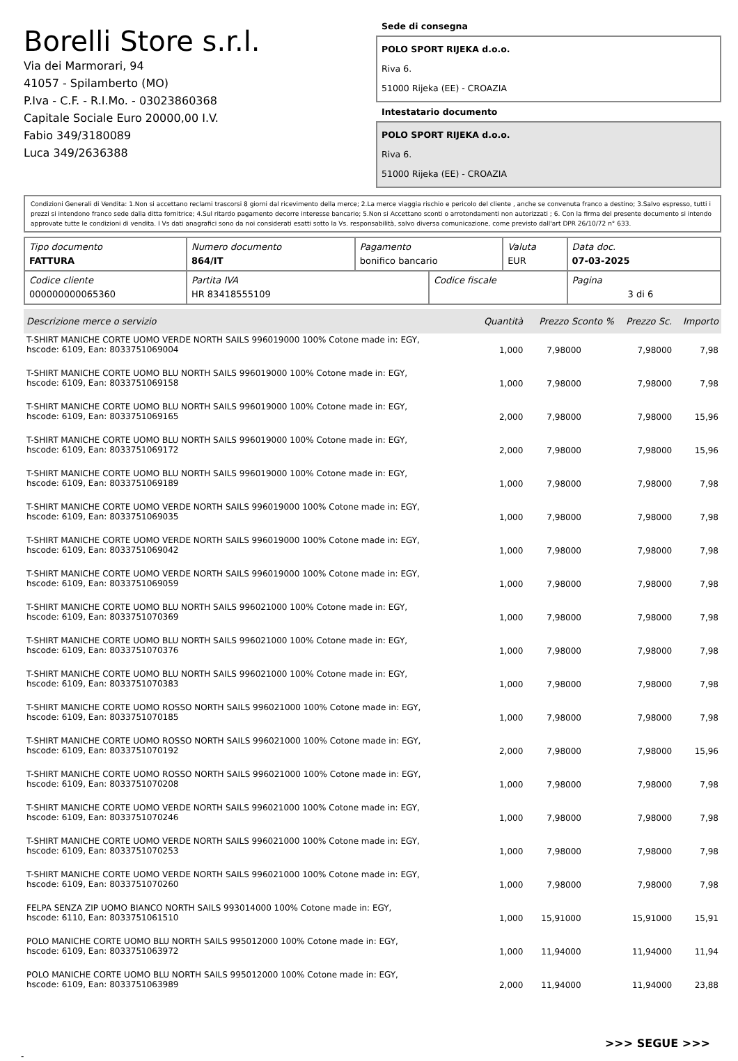Borelli Store s.r.l.
Via dei Marmorari, 94
41057 - Spilamberto (MO)
P.Iva - C.F. - R.I.Mo. - 03023860368
Capitale Sociale Euro 20000,00 I.V.
Fabio 349/3180089
Luca 349/2636388
Sede di consegna
POLO SPORT RIJEKA d.o.o.
Riva 6.
51000 Rijeka (EE) - CROAZIA
Intestatario documento
POLO SPORT RIJEKA d.o.o.
Riva 6.
51000 Rijeka (EE) - CROAZIA
Condizioni Generali di Vendita: 1.Non si accettano reclami trascorsi 8 giorni dal ricevimento della merce; 2.La merce viaggia rischio e pericolo del cliente , anche se convenuta franco a destino; 3.Salvo espresso, tutti i prezzi si intendono franco sede dalla ditta fornitrice; 4.Sul ritardo pagamento decorre interesse bancario; 5.Non si Accettano sconti o arrotondamenti non autorizzati ; 6. Con la firma del presente documento si intendo approvate tutte le condizioni di vendita. I Vs dati anagrafici sono da noi considerati esatti sotto la Vs. responsabilità, salvo diversa comunicazione, come previsto dall'art DPR 26/10/72 n° 633.
| Tipo documento FATTURA | Numero documento 864/IT | Pagamento bonifico bancario | | Valuta EUR | Data doc. 07-03-2025 |
| Codice cliente 000000000065360 | Partita IVA HR 83418555109 | | Codice fiscale | | Pagina 3 di 6 |
| Descrizione merce o servizio | Quantità | Prezzo Sconto % | Prezzo Sc. | Importo |
| --- | --- | --- | --- | --- |
| T-SHIRT MANICHE CORTE UOMO VERDE NORTH SAILS 996019000 100% Cotone made in: EGY, hscode: 6109, Ean: 8033751069004 | 1,000 | 7,98000 | 7,98000 | 7,98 |
| T-SHIRT MANICHE CORTE UOMO BLU NORTH SAILS 996019000 100% Cotone made in: EGY, hscode: 6109, Ean: 8033751069158 | 1,000 | 7,98000 | 7,98000 | 7,98 |
| T-SHIRT MANICHE CORTE UOMO BLU NORTH SAILS 996019000 100% Cotone made in: EGY, hscode: 6109, Ean: 8033751069165 | 2,000 | 7,98000 | 7,98000 | 15,96 |
| T-SHIRT MANICHE CORTE UOMO BLU NORTH SAILS 996019000 100% Cotone made in: EGY, hscode: 6109, Ean: 8033751069172 | 2,000 | 7,98000 | 7,98000 | 15,96 |
| T-SHIRT MANICHE CORTE UOMO BLU NORTH SAILS 996019000 100% Cotone made in: EGY, hscode: 6109, Ean: 8033751069189 | 1,000 | 7,98000 | 7,98000 | 7,98 |
| T-SHIRT MANICHE CORTE UOMO VERDE NORTH SAILS 996019000 100% Cotone made in: EGY, hscode: 6109, Ean: 8033751069035 | 1,000 | 7,98000 | 7,98000 | 7,98 |
| T-SHIRT MANICHE CORTE UOMO VERDE NORTH SAILS 996019000 100% Cotone made in: EGY, hscode: 6109, Ean: 8033751069042 | 1,000 | 7,98000 | 7,98000 | 7,98 |
| T-SHIRT MANICHE CORTE UOMO VERDE NORTH SAILS 996019000 100% Cotone made in: EGY, hscode: 6109, Ean: 8033751069059 | 1,000 | 7,98000 | 7,98000 | 7,98 |
| T-SHIRT MANICHE CORTE UOMO BLU NORTH SAILS 996021000 100% Cotone made in: EGY, hscode: 6109, Ean: 8033751070369 | 1,000 | 7,98000 | 7,98000 | 7,98 |
| T-SHIRT MANICHE CORTE UOMO BLU NORTH SAILS 996021000 100% Cotone made in: EGY, hscode: 6109, Ean: 8033751070376 | 1,000 | 7,98000 | 7,98000 | 7,98 |
| T-SHIRT MANICHE CORTE UOMO BLU NORTH SAILS 996021000 100% Cotone made in: EGY, hscode: 6109, Ean: 8033751070383 | 1,000 | 7,98000 | 7,98000 | 7,98 |
| T-SHIRT MANICHE CORTE UOMO ROSSO NORTH SAILS 996021000 100% Cotone made in: EGY, hscode: 6109, Ean: 8033751070185 | 1,000 | 7,98000 | 7,98000 | 7,98 |
| T-SHIRT MANICHE CORTE UOMO ROSSO NORTH SAILS 996021000 100% Cotone made in: EGY, hscode: 6109, Ean: 8033751070192 | 2,000 | 7,98000 | 7,98000 | 15,96 |
| T-SHIRT MANICHE CORTE UOMO ROSSO NORTH SAILS 996021000 100% Cotone made in: EGY, hscode: 6109, Ean: 8033751070208 | 1,000 | 7,98000 | 7,98000 | 7,98 |
| T-SHIRT MANICHE CORTE UOMO VERDE NORTH SAILS 996021000 100% Cotone made in: EGY, hscode: 6109, Ean: 8033751070246 | 1,000 | 7,98000 | 7,98000 | 7,98 |
| T-SHIRT MANICHE CORTE UOMO VERDE NORTH SAILS 996021000 100% Cotone made in: EGY, hscode: 6109, Ean: 8033751070253 | 1,000 | 7,98000 | 7,98000 | 7,98 |
| T-SHIRT MANICHE CORTE UOMO VERDE NORTH SAILS 996021000 100% Cotone made in: EGY, hscode: 6109, Ean: 8033751070260 | 1,000 | 7,98000 | 7,98000 | 7,98 |
| FELPA SENZA ZIP UOMO BIANCO NORTH SAILS 993014000 100% Cotone made in: EGY, hscode: 6110, Ean: 8033751061510 | 1,000 | 15,91000 | 15,91000 | 15,91 |
| POLO MANICHE CORTE UOMO BLU NORTH SAILS 995012000 100% Cotone made in: EGY, hscode: 6109, Ean: 8033751063972 | 1,000 | 11,94000 | 11,94000 | 11,94 |
| POLO MANICHE CORTE UOMO BLU NORTH SAILS 995012000 100% Cotone made in: EGY, hscode: 6109, Ean: 8033751063989 | 2,000 | 11,94000 | 11,94000 | 23,88 |
>>> SEGUE >>>
-